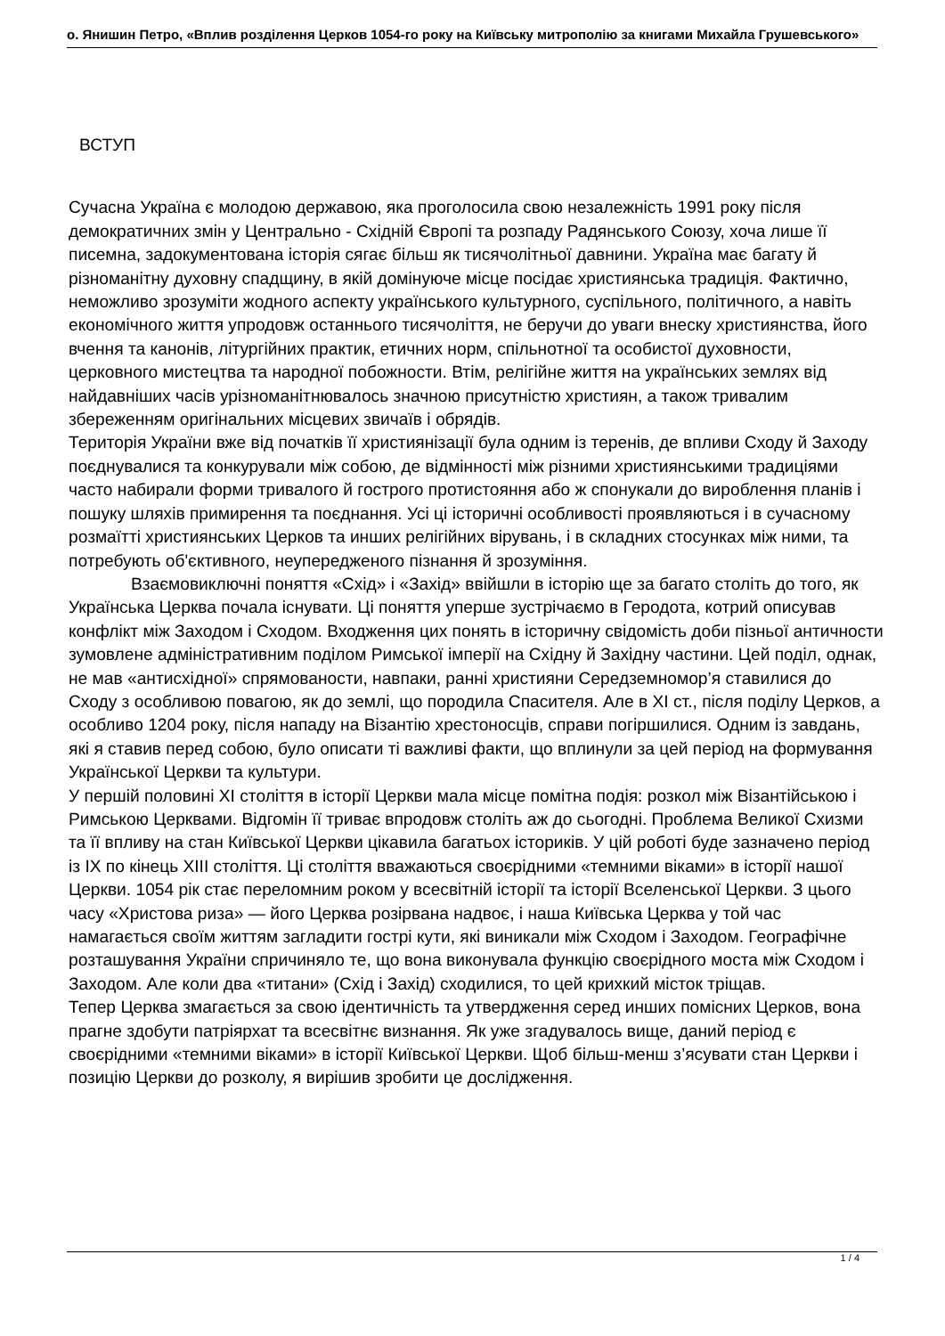о. Янишин Петро, «Вплив розділення Церков 1054-го року на Київську митрополію за книгами Михайла Грушевського»
ВСТУП
Сучасна Україна є молодою державою, яка проголосила свою незалежність 1991 року після демократичних змін у Центрально - Східній Європі та розпаду Радянського Союзу, хоча лише її писемна, задокументована історія сягає більш як тисячолітньої давнини. Україна має багату й різноманітну духовну спадщину, в якій домінуюче місце посідає християнська традиція. Фактично, неможливо зрозуміти жодного аспекту українського культурного, суспільного, політичного, а навіть економічного життя упродовж останнього тисячоліття, не беручи до уваги внеску християнства, його вчення та канонів, літургійних практик, етичних норм, спільнотної та особистої духовности, церковного мистецтва та народної побожности. Втім, релігійне життя на українських землях від найдавніших часів урізноманітнювалось значною присутністю християн, а також тривалим збереженням оригінальних місцевих звичаїв і обрядів.
Територія України вже від початків її християнізації була одним із теренів, де впливи Сходу й Заходу поєднувалися та конкурували між собою, де відмінності між різними християнськими традиціями часто набирали форми тривалого й гострого протистояння або ж спонукали до вироблення планів і пошуку шляхів примирення та поєднання. Усі ці історичні особливості проявляються і в сучасному розмаїтті християнських Церков та инших релігійних вірувань, і в складних стосунках між ними, та потребують об'єктивного, неупередженого пізнання й зрозуміння.
Взаємовиключні поняття «Схід» і «Захід» ввійшли в історію ще за багато століть до того, як Українська Церква почала існувати. Ці поняття уперше зустрічаємо в Геродота, котрий описував конфлікт між Заходом і Сходом. Входження цих понять в історичну свідомість доби пізньої античности зумовлене адміністративним поділом Римської імперії на Східну й Західну частини. Цей поділ, однак, не мав «антисхідної» спрямованости, навпаки, ранні християни Середземномор’я ставилися до Сходу з особливою повагою, як до землі, що породила Спасителя. Але в XI ст., після поділу Церков, а особливо 1204 року, після нападу на Візантію хрестоносців, справи погіршилися. Одним із завдань, які я ставив перед собою, було описати ті важливі факти, що вплинули за цей період на формування Української Церкви та культури.
У першій половині XI століття в історії Церкви мала місце помітна подія: розкол між Візантійською і Римською Церквами. Відгомін її триває впродовж століть аж до сьогодні. Проблема Великої Схизми та її впливу на стан Київської Церкви цікавила багатьох істориків. У цій роботі буде зазначено період із IX по кінець XIII століття. Ці століття вважаються своєрідними «темними віками» в історії нашої Церкви. 1054 рік стає переломним роком у всесвітній історії та історії Вселенської Церкви. З цього часу «Христова риза» — його Церква розірвана надвоє, і наша Київська Церква у той час намагається своїм життям загладити гострі кути, які виникали між Сходом і Заходом. Географічне розташування України спричиняло те, що вона виконувала функцію своєрідного моста між Сходом і Заходом. Але коли два «титани» (Схід і Захід) сходилися, то цей крихкий місток тріщав.
Тепер Церква змагається за свою ідентичність та утвердження серед инших помісних Церков, вона прагне здобути патріярхат та всесвітнє визнання. Як уже згадувалось вище, даний період є своєрідними «темними віками» в історії Київської Церкви. Щоб більш-менш з’ясувати стан Церкви і позицію Церкви до розколу, я вирішив зробити це дослідження.
1 / 4